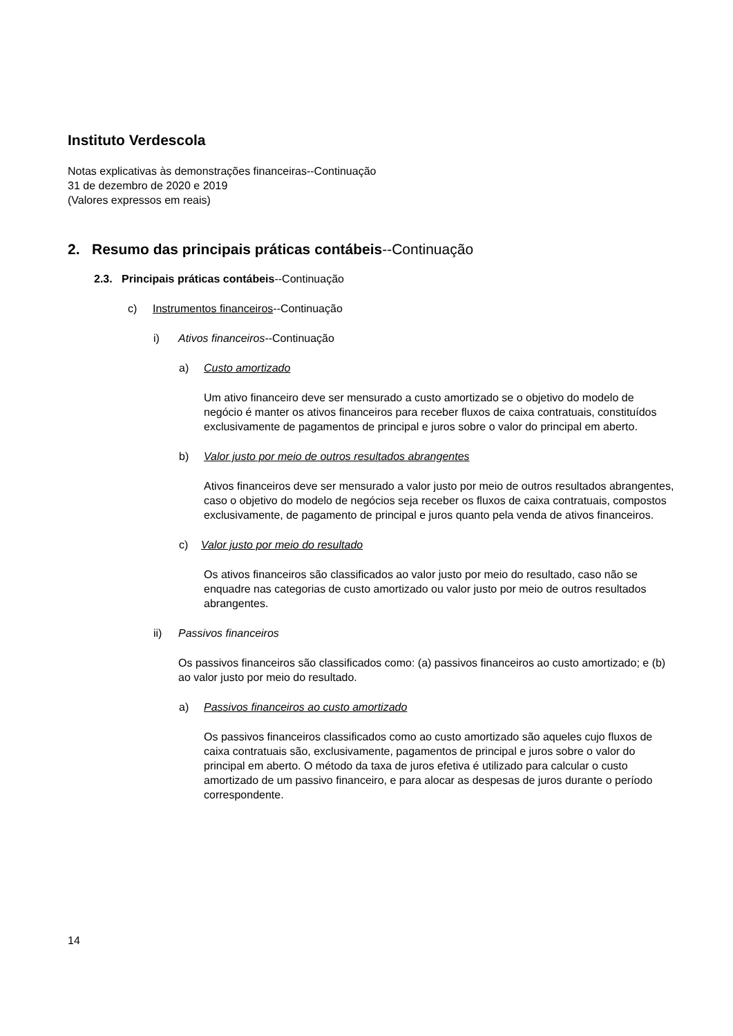Instituto Verdescola
Notas explicativas às demonstrações financeiras--Continuação
31 de dezembro de 2020 e 2019
(Valores expressos em reais)
2. Resumo das principais práticas contábeis--Continuação
2.3. Principais práticas contábeis--Continuação
c) Instrumentos financeiros--Continuação
i) Ativos financeiros--Continuação
a) Custo amortizado
Um ativo financeiro deve ser mensurado a custo amortizado se o objetivo do modelo de negócio é manter os ativos financeiros para receber fluxos de caixa contratuais, constituídos exclusivamente de pagamentos de principal e juros sobre o valor do principal em aberto.
b) Valor justo por meio de outros resultados abrangentes
Ativos financeiros deve ser mensurado a valor justo por meio de outros resultados abrangentes, caso o objetivo do modelo de negócios seja receber os fluxos de caixa contratuais, compostos exclusivamente, de pagamento de principal e juros quanto pela venda de ativos financeiros.
c) Valor justo por meio do resultado
Os ativos financeiros são classificados ao valor justo por meio do resultado, caso não se enquadre nas categorias de custo amortizado ou valor justo por meio de outros resultados abrangentes.
ii) Passivos financeiros
Os passivos financeiros são classificados como: (a) passivos financeiros ao custo amortizado; e (b) ao valor justo por meio do resultado.
a) Passivos financeiros ao custo amortizado
Os passivos financeiros classificados como ao custo amortizado são aqueles cujo fluxos de caixa contratuais são, exclusivamente, pagamentos de principal e juros sobre o valor do principal em aberto. O método da taxa de juros efetiva é utilizado para calcular o custo amortizado de um passivo financeiro, e para alocar as despesas de juros durante o período correspondente.
14